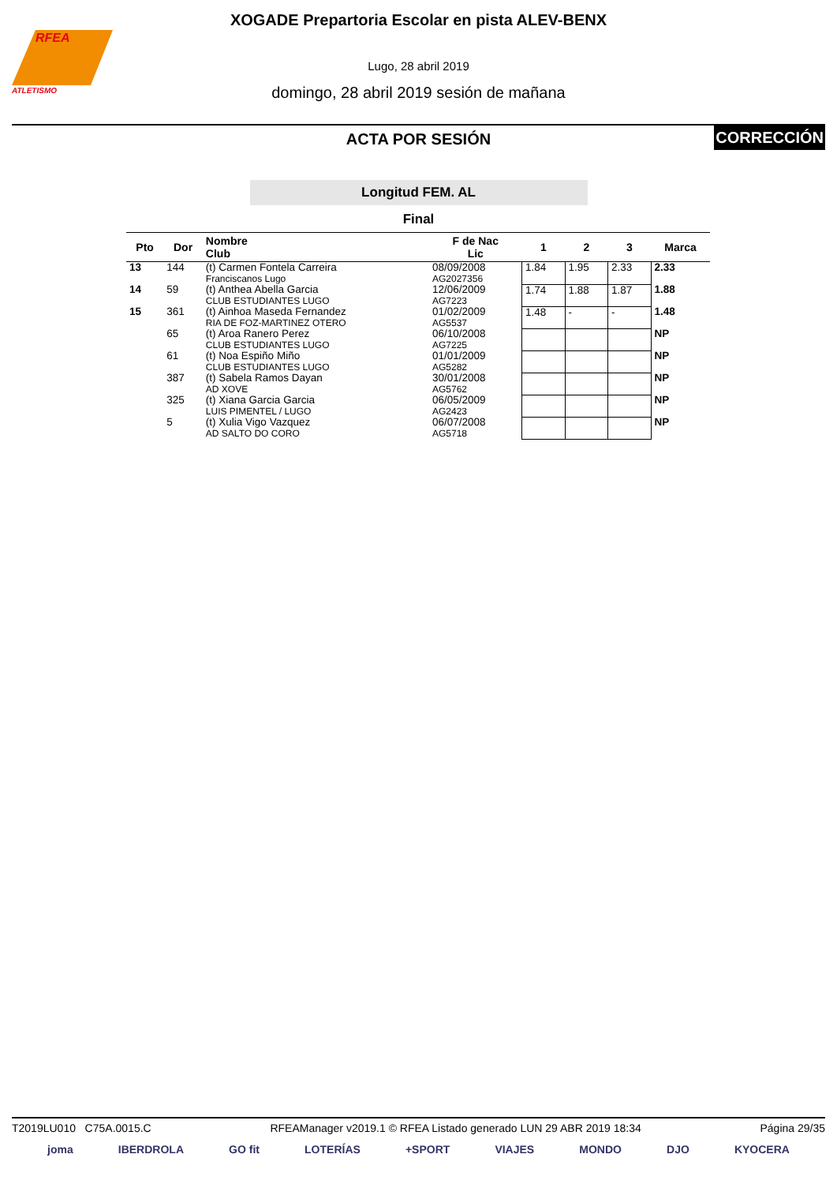RFEA
ATLETISMO
XOGADE Prepartoria Escolar en pista ALEV-BENX
Lugo, 28 abril 2019
domingo, 28 abril 2019 sesión de mañana
ACTA POR SESIÓN
CORRECCIÓN
Longitud FEM. AL
Final
| Pto | Dor | Nombre Club | F de Nac Lic | 1 | 2 | 3 | Marca |
| --- | --- | --- | --- | --- | --- | --- | --- |
| 13 | 144 | (t) Carmen Fontela Carreira Franciscanos Lugo | 08/09/2008 AG2027356 | 1.84 | 1.95 | 2.33 | 2.33 |
| 14 | 59 | (t) Anthea Abella Garcia CLUB ESTUDIANTES LUGO | 12/06/2009 AG7223 | 1.74 | 1.88 | 1.87 | 1.88 |
| 15 | 361 | (t) Ainhoa Maseda Fernandez RIA DE FOZ-MARTINEZ OTERO | 01/02/2009 AG5537 | 1.48 | - | - | 1.48 |
| | 65 | (t) Aroa Ranero Perez CLUB ESTUDIANTES LUGO | 06/10/2008 AG7225 | | | | NP |
| | 61 | (t) Noa Espiño Miño CLUB ESTUDIANTES LUGO | 01/01/2009 AG5282 | | | | NP |
| | 387 | (t) Sabela Ramos Dayan AD XOVE | 30/01/2008 AG5762 | | | | NP |
| | 325 | (t) Xiana Garcia Garcia LUIS PIMENTEL / LUGO | 06/05/2009 AG2423 | | | | NP |
| | 5 | (t) Xulia Vigo Vazquez AD SALTO DO CORO | 06/07/2008 AG5718 | | | | NP |
T2019LU010 C75A.0015.C RFEAManager v2019.1 © RFEA Listado generado LUN 29 ABR 2019 18:34 Página 29/35
joma IBERDROLA GO fit LOTERÍAS +SPORT VIAJES MONDO DJO KYOCERA